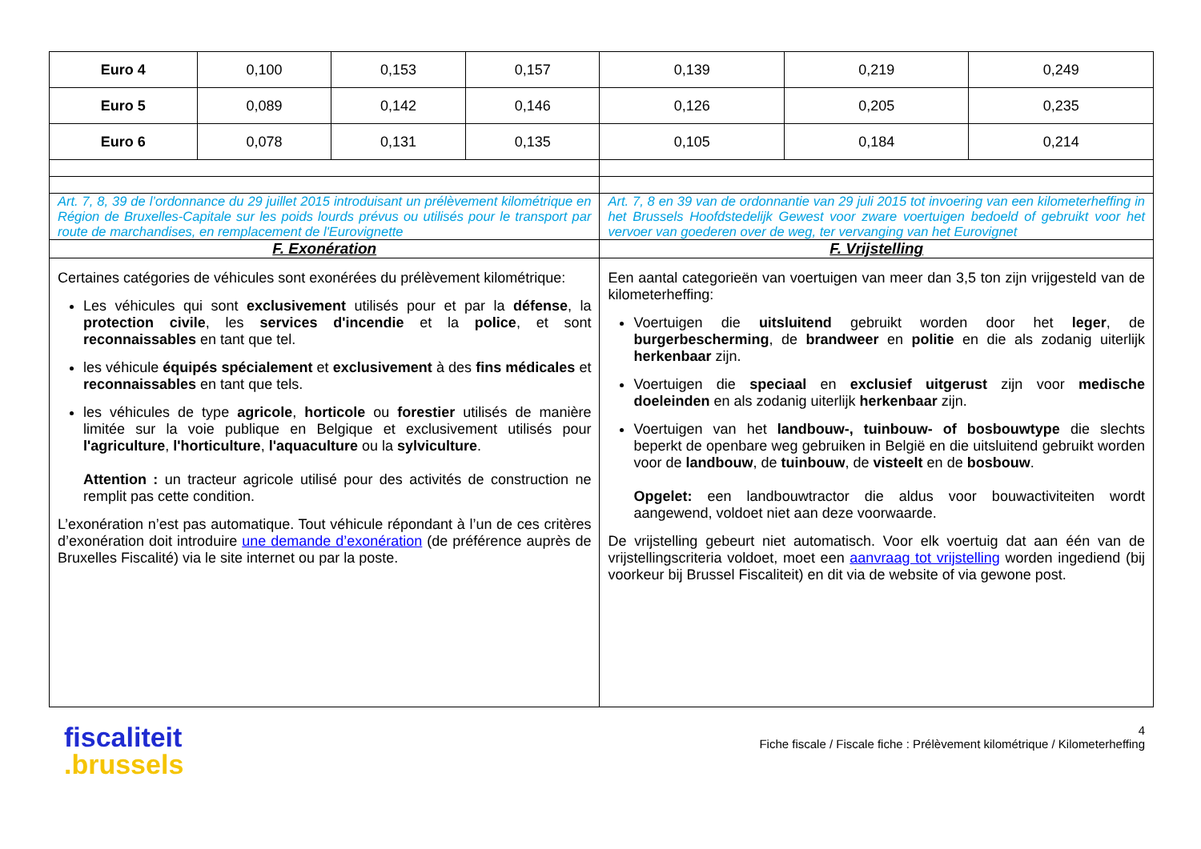| Euro 4 | 0,100 | 0,153 | 0,157 | 0,139 | 0,219 | 0,249 |
| Euro 5 | 0,089 | 0,142 | 0,146 | 0,126 | 0,205 | 0,235 |
| Euro 6 | 0,078 | 0,131 | 0,135 | 0,105 | 0,184 | 0,214 |
| Art. 7, 8, 39 de l’ordonnance du 29 juillet 2015 introduisant un prélèvement kilométrique en Région de Bruxelles-Capitale sur les poids lourds prévus ou utilisés pour le transport par route de marchandises, en remplacement de l'Eurovignette | | | | Art. 7, 8 en 39 van de ordonnantie van 29 juli 2015 tot invoering van een kilometerheffing in het Brussels Hoofdstedelijk Gewest voor zware voertuigen bedoeld of gebruikt voor het vervoer van goederen over de weg, ter vervanging van het Eurovignet | | |
| F. Exonération | | | | F. Vrijstelling | | |
| Certaines catégories de véhicules sont exonérées du prélèvement kilométrique: Les véhicules qui sont exclusivement utilisés pour et par la défense , la protection civile , les services d'incendie et la police , et sont reconnaissables en tant que tel. les véhicule équipés spécialement et exclusivement à des fins médicales et reconnaissables en tant que tels. les véhicules de type agricole , horticole ou forestier utilisés de manière limitée sur la voie publique en Belgique et exclusivement utilisés pour l'agriculture , l'horticulture , l'aquaculture ou la sylviculture . Attention : un tracteur agricole utilisé pour des activités de construction ne remplit pas cette condition. L’exonération n’est pas automatique. Tout véhicule répondant à l’un de ces critères d’exonération doit introduire une demande d’exonération (de préférence auprès de Bruxelles Fiscalité) via le site internet ou par la poste. | | | | Een aantal categorieën van voertuigen van meer dan 3,5 ton zijn vrijgesteld van de kilometerheffing: Voertuigen die uitsluitend gebruikt worden door het leger , de burgerbescherming , de brandweer en politie en die als zodanig uiterlijk herkenbaar zijn. Voertuigen die speciaal en exclusief uitgerust zijn voor medische doeleinden en als zodanig uiterlijk herkenbaar zijn. Voertuigen van het landbouw-, tuinbouw- of bosbouwtype die slechts beperkt de openbare weg gebruiken in België en die uitsluitend gebruikt worden voor de landbouw , de tuinbouw , de visteelt en de bosbouw . Opgelet: een landbouwtractor die aldus voor bouwactiviteiten wordt aangewend, voldoet niet aan deze voorwaarde. De vrijstelling gebeurt niet automatisch. Voor elk voertuig dat aan één van de vrijstellingscriteria voldoet, moet een aanvraag tot vrijstelling worden ingediend (bij voorkeur bij Brussel Fiscaliteit) en dit via de website of via gewone post. | | |
fiscaliteit
.brussels
4
Fiche fiscale / Fiscale fiche : Prélèvement kilométrique / Kilometerheffing